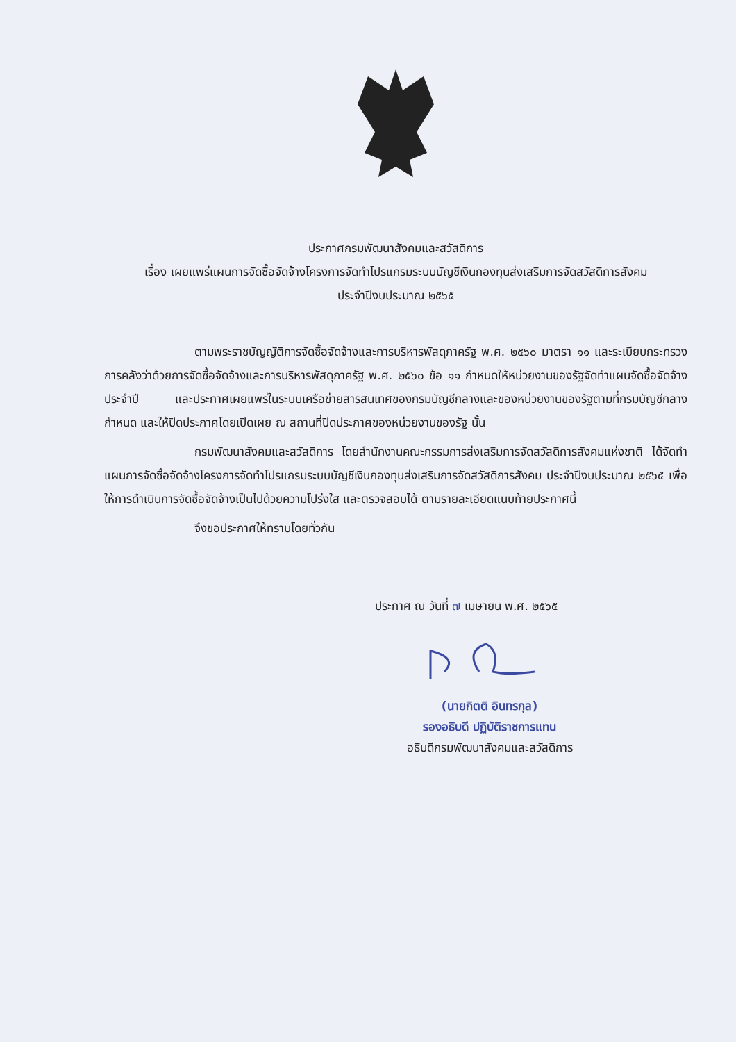ประกาศกรมพัฒนาสังคมและสวัสดิการ
เรื่อง เผยแพร่แผนการจัดซื้อจัดจ้างโครงการจัดทำโปรแกรมระบบบัญชีเงินกองทุนส่งเสริมการจัดสวัสดิการสังคม
ประจำปีงบประมาณ ๒๕๖๕
ตามพระราชบัญญัติการจัดซื้อจัดจ้างและการบริหารพัสดุภาครัฐ พ.ศ. ๒๕๖๐ มาตรา ๑๑ และระเบียบกระทรวงการคลังว่าด้วยการจัดซื้อจัดจ้างและการบริหารพัสดุภาครัฐ พ.ศ. ๒๕๖๐ ข้อ ๑๑ กำหนดให้หน่วยงานของรัฐจัดทำแผนจัดซื้อจัดจ้างประจำปี และประกาศเผยแพร่ในระบบเครือข่ายสารสนเทศของกรมบัญชีกลางและของหน่วยงานของรัฐตามที่กรมบัญชีกลางกำหนด และให้ปิดประกาศโดยเปิดเผย ณ สถานที่ปิดประกาศของหน่วยงานของรัฐ นั้น
กรมพัฒนาสังคมและสวัสดิการ โดยสำนักงานคณะกรรมการส่งเสริมการจัดสวัสดิการสังคมแห่งชาติ ได้จัดทำแผนการจัดซื้อจัดจ้างโครงการจัดทำโปรแกรมระบบบัญชีเงินกองทุนส่งเสริมการจัดสวัสดิการสังคม ประจำปีงบประมาณ ๒๕๖๕ เพื่อให้การดำเนินการจัดซื้อจัดจ้างเป็นไปด้วยความโปร่งใส และตรวจสอบได้ ตามรายละเอียดแนบท้ายประกาศนี้
จึงขอประกาศให้ทราบโดยทั่วกัน
ประกาศ ณ วันที่ ๗ เมษายน พ.ศ. ๒๕๖๕
(นายกิตติ อินทรกุล)
รองอธิบดี ปฏิบัติราชการแทน
อธิบดีกรมพัฒนาสังคมและสวัสดิการ